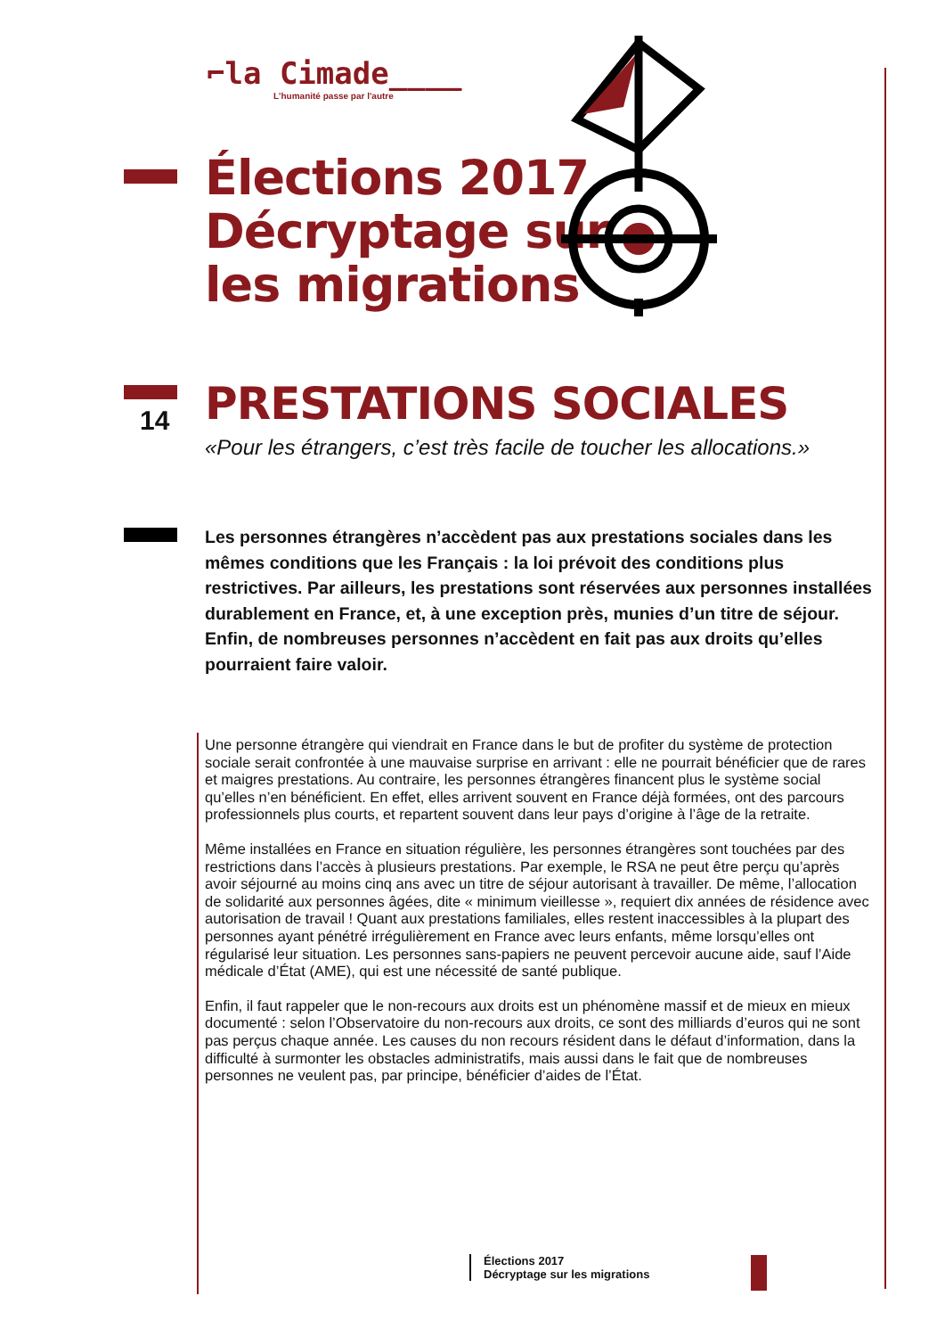⌐la Cimade____
L'humanité passe par l'autre
Élections 2017
Décryptage sur
les migrations
14
PRESTATIONS SOCIALES
«Pour les étrangers, c’est très facile de toucher les allocations.»
Les personnes étrangères n’accèdent pas aux prestations sociales dans les mêmes conditions que les Français : la loi prévoit des conditions plus restrictives. Par ailleurs, les prestations sont réservées aux personnes installées durablement en France, et, à une exception près, munies d’un titre de séjour. Enfin, de nombreuses personnes n’accèdent en fait pas aux droits qu’elles pourraient faire valoir.
Une personne étrangère qui viendrait en France dans le but de profiter du système de protection sociale serait confrontée à une mauvaise surprise en arrivant : elle ne pourrait bénéficier que de rares et maigres prestations. Au contraire, les personnes étrangères financent plus le système social qu’elles n’en bénéficient. En effet, elles arrivent souvent en France déjà formées, ont des parcours professionnels plus courts, et repartent souvent dans leur pays d’origine à l’âge de la retraite.
Même installées en France en situation régulière, les personnes étrangères sont touchées par des restrictions dans l’accès à plusieurs prestations. Par exemple, le RSA ne peut être perçu qu’après avoir séjourné au moins cinq ans avec un titre de séjour autorisant à travailler. De même, l’allocation de solidarité aux personnes âgées, dite « minimum vieillesse », requiert dix années de résidence avec autorisation de travail ! Quant aux prestations familiales, elles restent inaccessibles à la plupart des personnes ayant pénétré irrégulièrement en France avec leurs enfants, même lorsqu’elles ont régularisé leur situation. Les personnes sans-papiers ne peuvent percevoir aucune aide, sauf l’Aide médicale d’État (AME), qui est une nécessité de santé publique.
Enfin, il faut rappeler que le non-recours aux droits est un phénomène massif et de mieux en mieux documenté : selon l’Observatoire du non-recours aux droits, ce sont des milliards d’euros qui ne sont pas perçus chaque année. Les causes du non recours résident dans le défaut d’information, dans la difficulté à surmonter les obstacles administratifs, mais aussi dans le fait que de nombreuses personnes ne veulent pas, par principe, bénéficier d’aides de l’État.
Élections 2017
Décryptage sur les migrations